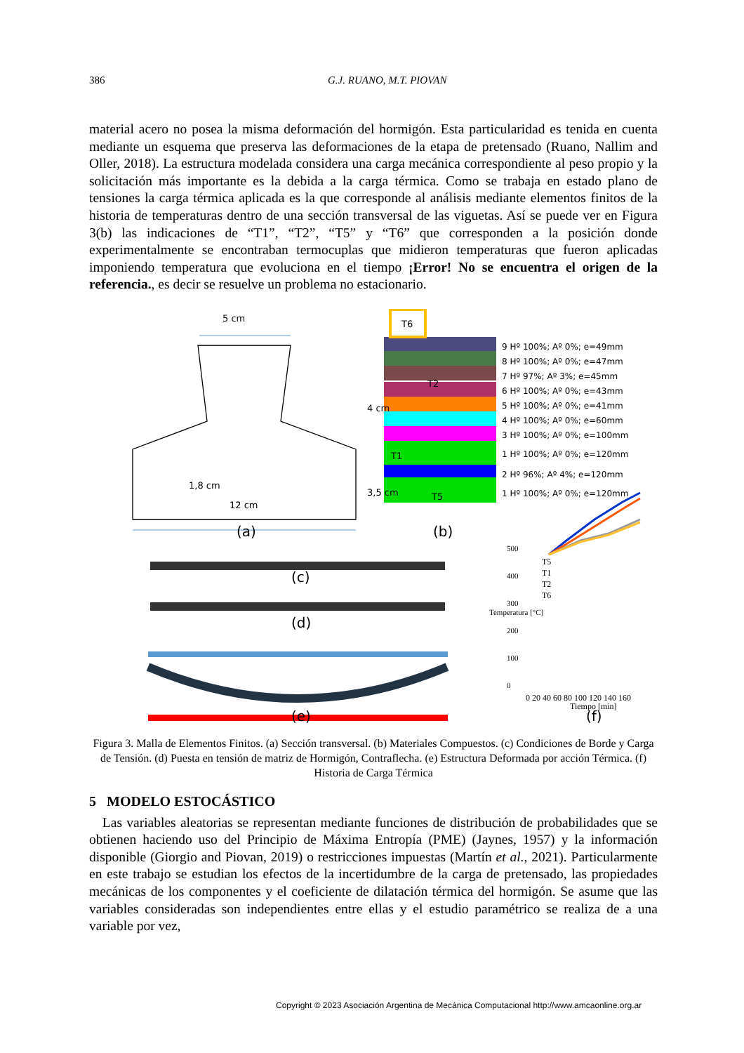386 G.J. RUANO, M.T. PIOVAN
material acero no posea la misma deformación del hormigón. Esta particularidad es tenida en cuenta mediante un esquema que preserva las deformaciones de la etapa de pretensado (Ruano, Nallim and Oller, 2018). La estructura modelada considera una carga mecánica correspondiente al peso propio y la solicitación más importante es la debida a la carga térmica. Como se trabaja en estado plano de tensiones la carga térmica aplicada es la que corresponde al análisis mediante elementos finitos de la historia de temperaturas dentro de una sección transversal de las viguetas. Así se puede ver en Figura 3(b) las indicaciones de “T1”, “T2”, “T5” y “T6” que corresponden a la posición donde experimentalmente se encontraban termocuplas que midieron temperaturas que fueron aplicadas imponiendo temperatura que evoluciona en el tiempo ¡Error! No se encuentra el origen de la referencia., es decir se resuelve un problema no estacionario.
5 cm
1,8 cm
12 cm
4 cm
3,5 cm
T6
T2
T1
T5
9 Hº 100%; Aº 0%; e=49mm
8 Hº 100%; Aº 0%; e=47mm
7 Hº 97%; Aº 3%; e=45mm
6 Hº 100%; Aº 0%; e=43mm
5 Hº 100%; Aº 0%; e=41mm
4 Hº 100%; Aº 0%; e=60mm
3 Hº 100%; Aº 0%; e=100mm
1 Hº 100%; Aº 0%; e=120mm
2 Hº 96%; Aº 4%; e=120mm
1 Hº 100%; Aº 0%; e=120mm
(a) (b)
(c)
(d)
(e) (f)
500
400
300
200
100
0
T5
T1
T2
T6
Temperatura [°C]
0 20 40 60 80 100 120 140 160
Tiempo [min]
Figura 3. Malla de Elementos Finitos. (a) Sección transversal. (b) Materiales Compuestos. (c) Condiciones de Borde y Carga de Tensión. (d) Puesta en tensión de matriz de Hormigón, Contraflecha. (e) Estructura Deformada por acción Térmica. (f) Historia de Carga Térmica
5 MODELO ESTOCÁSTICO
Las variables aleatorias se representan mediante funciones de distribución de probabilidades que se obtienen haciendo uso del Principio de Máxima Entropía (PME) (Jaynes, 1957) y la información disponible (Giorgio and Piovan, 2019) o restricciones impuestas (Martín et al., 2021). Particularmente en este trabajo se estudian los efectos de la incertidumbre de la carga de pretensado, las propiedades mecánicas de los componentes y el coeficiente de dilatación térmica del hormigón. Se asume que las variables consideradas son independientes entre ellas y el estudio paramétrico se realiza de a una variable por vez,
Copyright © 2023 Asociación Argentina de Mecánica Computacional http://www.amcaonline.org.ar